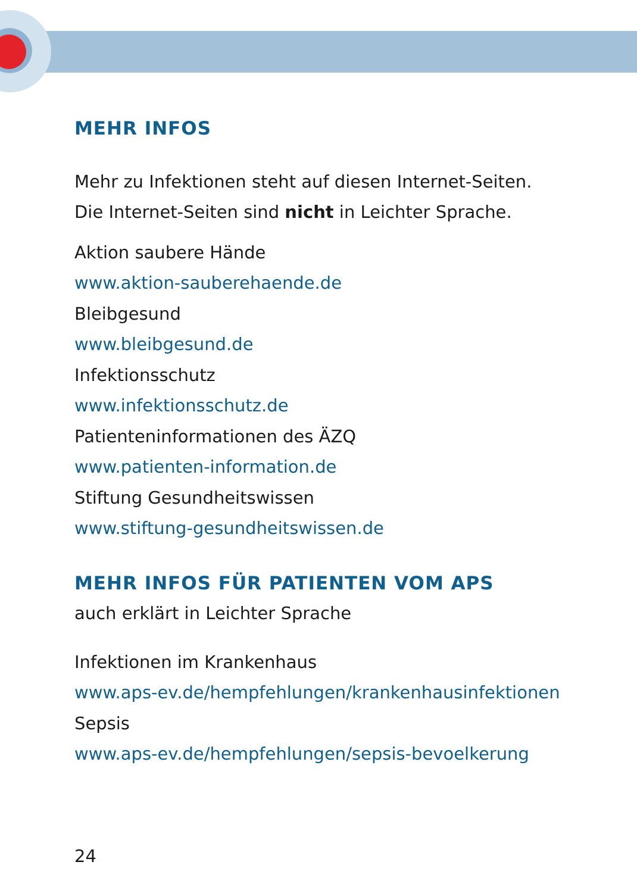MEHR INFOS
Mehr zu Infektionen steht auf diesen Internet-Seiten.
Die Internet-Seiten sind nicht in Leichter Sprache.
Aktion saubere Hände
www.aktion-sauberehaende.de
Bleibgesund
www.bleibgesund.de
Infektionsschutz
www.infektionsschutz.de
Patienteninformationen des ÄZQ
www.patienten-information.de
Stiftung Gesundheitswissen
www.stiftung-gesundheitswissen.de
MEHR INFOS FÜR PATIENTEN VOM APS
auch erklärt in Leichter Sprache
Infektionen im Krankenhaus
www.aps-ev.de/hempfehlungen/krankenhausinfektionen
Sepsis
www.aps-ev.de/hempfehlungen/sepsis-bevoelkerung
24